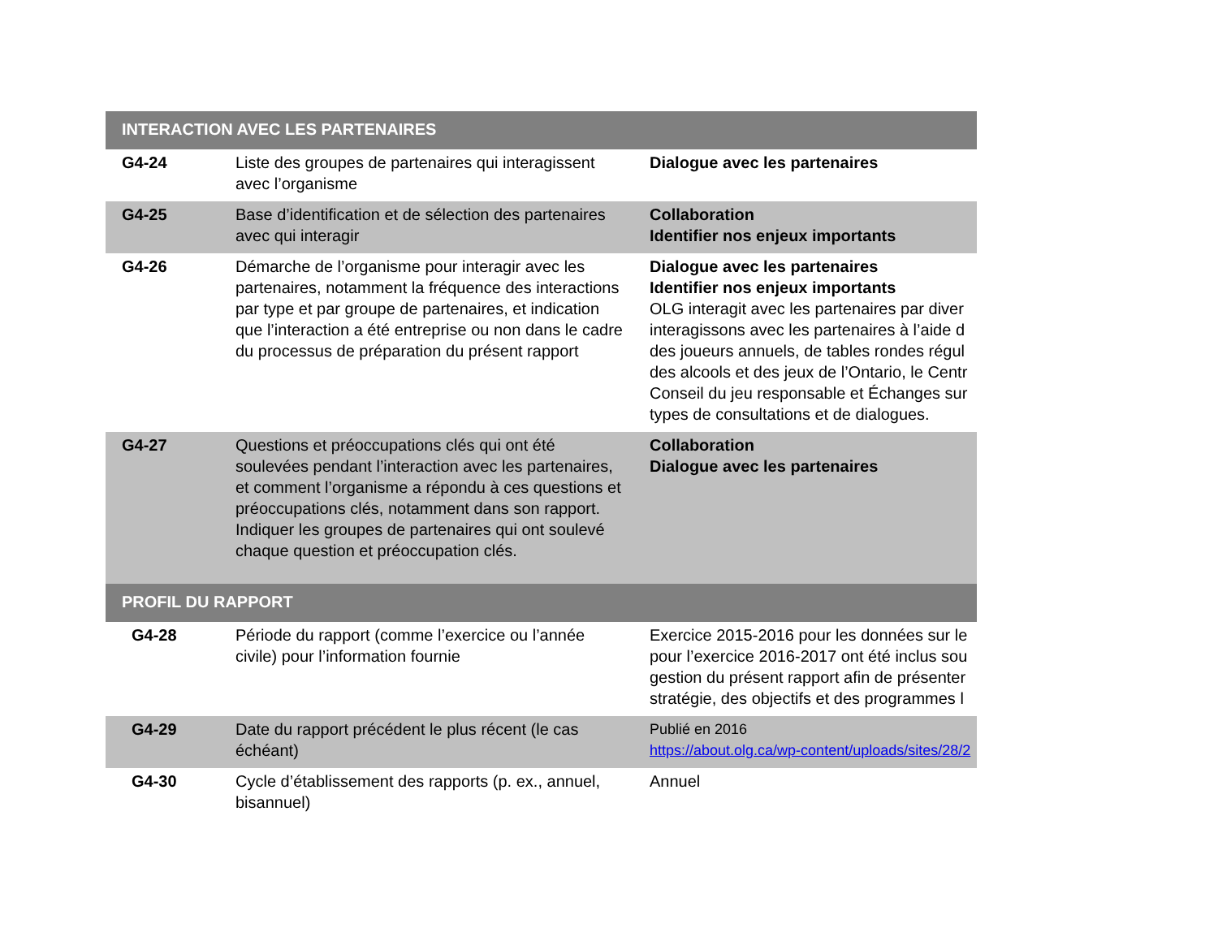| INTERACTION AVEC LES PARTENAIRES | | |
| G4-24 | Liste des groupes de partenaires qui interagissent avec l’organisme | Dialogue avec les partenaires |
| G4-25 | Base d’identification et de sélection des partenaires avec qui interagir | Collaboration Identifier nos enjeux importants |
| G4-26 | Démarche de l’organisme pour interagir avec les partenaires, notamment la fréquence des interactions par type et par groupe de partenaires, et indication que l’interaction a été entreprise ou non dans le cadre du processus de préparation du présent rapport | Dialogue avec les partenaires Identifier nos enjeux importants OLG interagit avec les partenaires par diver interagissons avec les partenaires à l’aide d des joueurs annuels, de tables rondes régul des alcools et des jeux de l’Ontario, le Centr Conseil du jeu responsable et Échanges sur types de consultations et de dialogues. |
| G4-27 | Questions et préoccupations clés qui ont été soulevées pendant l’interaction avec les partenaires, et comment l’organisme a répondu à ces questions et préoccupations clés, notamment dans son rapport. Indiquer les groupes de partenaires qui ont soulevé chaque question et préoccupation clés. | Collaboration Dialogue avec les partenaires |
| PROFIL DU RAPPORT | | |
| G4-28 | Période du rapport (comme l’exercice ou l’année civile) pour l’information fournie | Exercice 2015-2016 pour les données sur le pour l’exercice 2016-2017 ont été inclus sou gestion du présent rapport afin de présenter stratégie, des objectifs et des programmes l |
| G4-29 | Date du rapport précédent le plus récent (le cas échéant) | Publié en 2016 https://about.olg.ca/wp-content/uploads/sites/28/2 |
| G4-30 | Cycle d’établissement des rapports (p. ex., annuel, bisannuel) | Annuel |